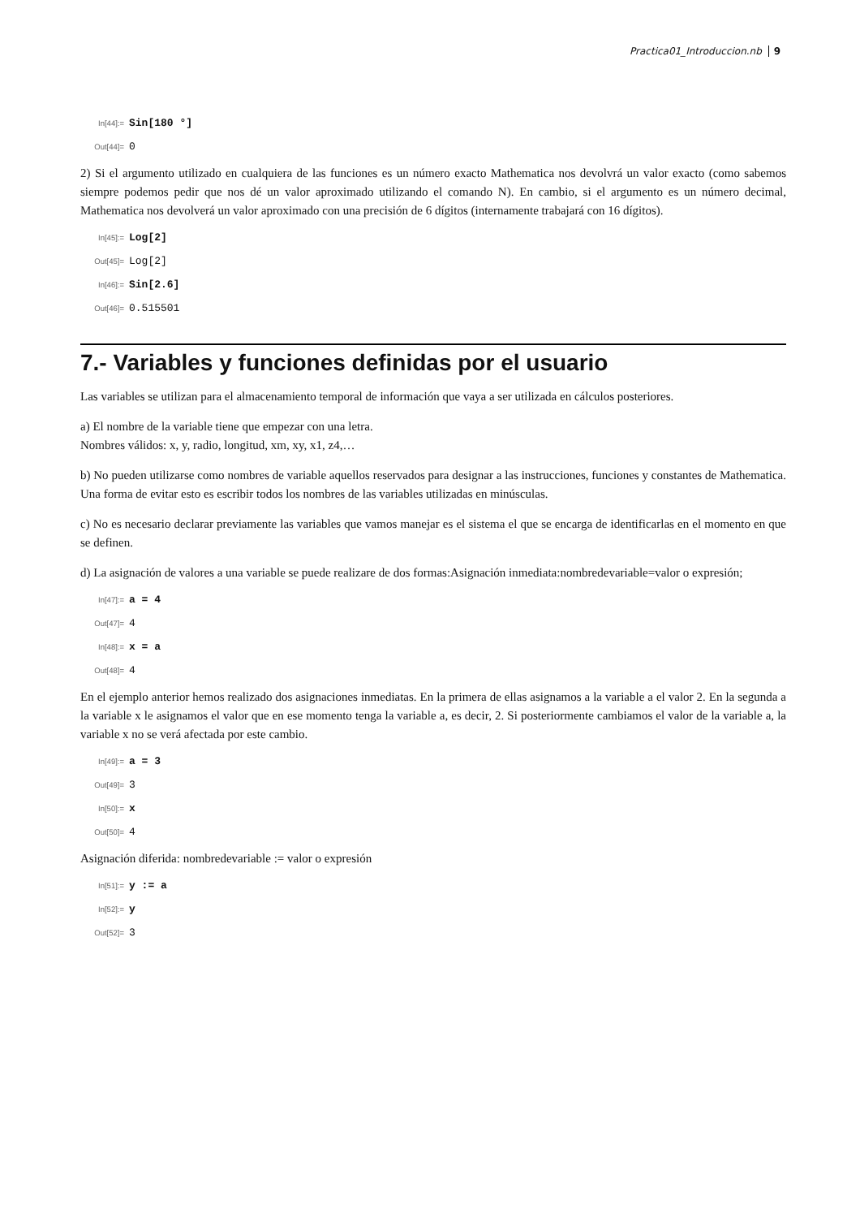Practica01_Introduccion.nb 9
In[44]:= Sin[180 °]
Out[44]= 0
2) Si el argumento utilizado en cualquiera de las funciones es un número exacto Mathematica nos devolvrá un valor exacto (como sabemos siempre podemos pedir que nos dé un valor aproximado utilizando el comando N). En cambio, si el argumento es un número decimal, Mathematica nos devolverá un valor aproximado con una precisión de 6 dígitos (internamente trabajará con 16 dígitos).
In[45]:= Log[2]
Out[45]= Log[2]
In[46]:= Sin[2.6]
Out[46]= 0.515501
7.- Variables y funciones definidas por el usuario
Las variables se utilizan para el almacenamiento temporal de información que vaya a ser utilizada en cálculos posteriores.
a) El nombre de la variable tiene que empezar con una letra.
Nombres válidos: x, y, radio, longitud, xm, xy, x1, z4,…
b) No pueden utilizarse como nombres de variable aquellos reservados para designar a las instrucciones, funciones y constantes de Mathematica. Una forma de evitar esto es escribir todos los nombres de las variables utilizadas en minúsculas.
c) No es necesario declarar previamente las variables que vamos manejar es el sistema el que se encarga de identificarlas en el momento en que se definen.
d) La asignación de valores a una variable se puede realizare de dos formas:Asignación inmediata:nombredevariable=valor o expresión;
In[47]:= a = 4
Out[47]= 4
In[48]:= x = a
Out[48]= 4
En el ejemplo anterior hemos realizado dos asignaciones inmediatas. En la primera de ellas asignamos a la variable a el valor 2. En la segunda a la variable x le asignamos el valor que en ese momento tenga la variable a, es decir, 2. Si posteriormente cambiamos el valor de la variable a, la variable x no se verá afectada por este cambio.
In[49]:= a = 3
Out[49]= 3
In[50]:= x
Out[50]= 4
Asignación diferida: nombredevariable := valor o expresión
In[51]:= y := a
In[52]:= y
Out[52]= 3